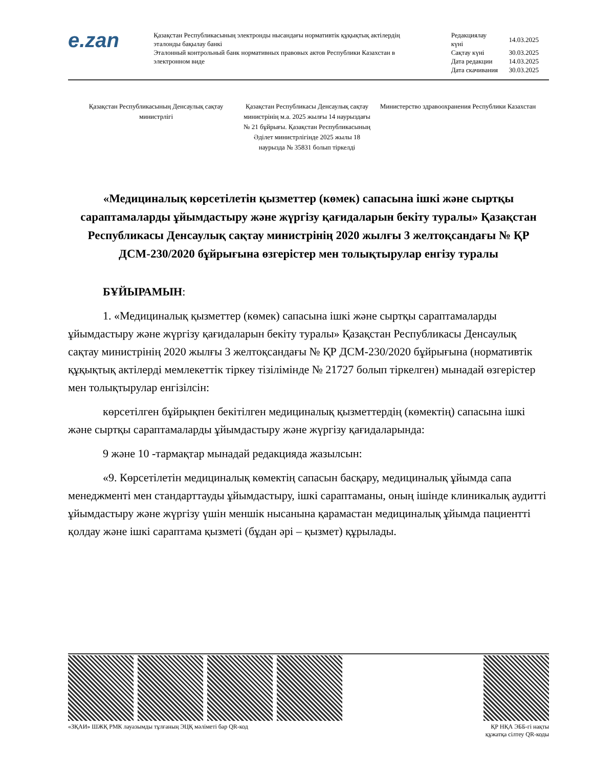e.zan
Қазақстан Республикасының электронды нысандағы нормативтік құқықтық актілердің эталонды бақылау банкі
Эталонный контрольный банк нормативных правовых актов Республики Казахстан в электронном виде
| Редакциялау күні | 14.03.2025 |
| Сақтау күні | 30.03.2025 |
| Дата редакции | 14.03.2025 |
| Дата скачивания | 30.03.2025 |
Қазақстан Республикасының Денсаулық сақтау министрлігі
Қазақстан Республикасы Денсаулық сақтау министрінің м.а. 2025 жылғы 14 наурыздағы № 21 бұйрығы. Қазақстан Республикасының Әділет министрлігінде 2025 жылы 18 наурызда № 35831 болып тіркелді
Министерство здравоохранения Республики Казахстан
«Медициналық көрсетілетін қызметтер (көмек) сапасына ішкі және сыртқы сараптамаларды ұйымдастыру және жүргізу қағидаларын бекіту туралы» Қазақстан Республикасы Денсаулық сақтау министрінің 2020 жылғы 3 желтоқсандағы № ҚР ДСМ-230/2020 бұйрығына өзгерістер мен толықтырулар енгізу туралы
БҰЙЫРАМЫН:
1. «Медициналық қызметтер (көмек) сапасына ішкі және сыртқы сараптамаларды ұйымдастыру және жүргізу қағидаларын бекіту туралы» Қазақстан Республикасы Денсаулық сақтау министрінің 2020 жылғы 3 желтоқсандағы № ҚР ДСМ-230/2020 бұйрығына (нормативтік құқықтық актілерді мемлекеттік тіркеу тізілімінде № 21727 болып тіркелген) мынадай өзгерістер мен толықтырулар енгізілсін:
көрсетілген бұйрықпен бекітілген медициналық қызметтердің (көмектің) сапасына ішкі және сыртқы сараптамаларды ұйымдастыру және жүргізу қағидаларында:
9 және 10 -тармақтар мынадай редакцияда жазылсын:
«9. Көрсетілетін медициналық көмектің сапасын басқару, медициналық ұйымда сапа менеджменті мен стандарттауды ұйымдастыру, ішкі сараптаманы, оның ішінде клиникалық аудитті ұйымдастыру және жүргізу үшін меншік нысанына қарамастан медициналық ұйымда пациентті қолдау және ішкі сараптама қызметі (бұдан әрі – қызмет) құрылады.
«ЗҚАИ» ШЖҚ РМК лауазымды тұлғаның ЭЦҚ мәліметі бар QR-код
ҚР НҚА ЭББ-гі нақты
құжатқа сілтеу QR-коды